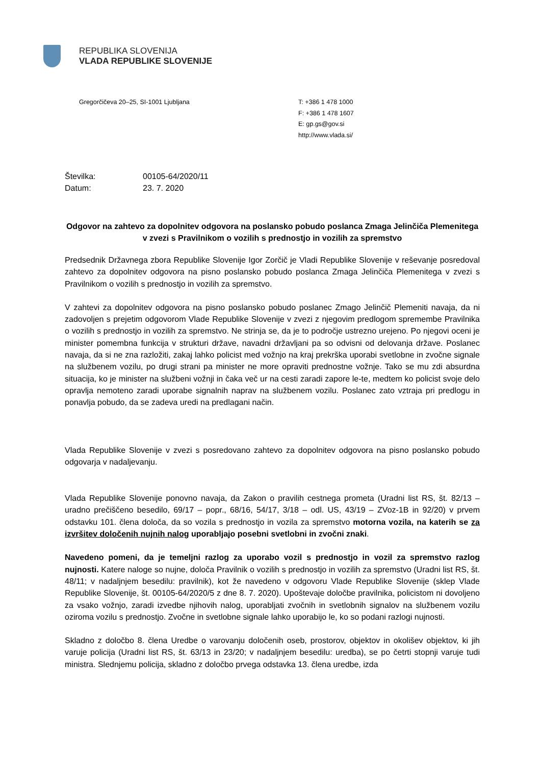REPUBLIKA SLOVENIJA
VLADA REPUBLIKE SLOVENIJE
Gregorčičeva 20–25, SI-1001 Ljubljana T: +386 1 478 1000
F: +386 1 478 1607
E: gp.gs@gov.si
http://www.vlada.si/
Številka: 00105-64/2020/11
Datum: 23. 7. 2020
Odgovor na zahtevo za dopolnitev odgovora na poslansko pobudo poslanca Zmaga Jelinčiča Plemenitega v zvezi s Pravilnikom o vozilih s prednostjo in vozilih za spremstvo
Predsednik Državnega zbora Republike Slovenije Igor Zorčič je Vladi Republike Slovenije v reševanje posredoval zahtevo za dopolnitev odgovora na pisno poslansko pobudo poslanca Zmaga Jelinčiča Plemenitega v zvezi s Pravilnikom o vozilih s prednostjo in vozilih za spremstvo.
V zahtevi za dopolnitev odgovora na pisno poslansko pobudo poslanec Zmago Jelinčič Plemeniti navaja, da ni zadovoljen s prejetim odgovorom Vlade Republike Slovenije v zvezi z njegovim predlogom spremembe Pravilnika o vozilih s prednostjo in vozilih za spremstvo. Ne strinja se, da je to področje ustrezno urejeno. Po njegovi oceni je minister pomembna funkcija v strukturi države, navadni državljani pa so odvisni od delovanja države. Poslanec navaja, da si ne zna razložiti, zakaj lahko policist med vožnjo na kraj prekrška uporabi svetlobne in zvočne signale na službenem vozilu, po drugi strani pa minister ne more opraviti prednostne vožnje. Tako se mu zdi absurdna situacija, ko je minister na službeni vožnji in čaka več ur na cesti zaradi zapore le-te, medtem ko policist svoje delo opravlja nemoteno zaradi uporabe signalnih naprav na službenem vozilu. Poslanec zato vztraja pri predlogu in ponavlja pobudo, da se zadeva uredi na predlagani način.
Vlada Republike Slovenije v zvezi s posredovano zahtevo za dopolnitev odgovora na pisno poslansko pobudo odgovarja v nadaljevanju.
Vlada Republike Slovenije ponovno navaja, da Zakon o pravilih cestnega prometa (Uradni list RS, št. 82/13 – uradno prečiščeno besedilo, 69/17 – popr., 68/16, 54/17, 3/18 – odl. US, 43/19 – ZVoz-1B in 92/20) v prvem odstavku 101. člena določa, da so vozila s prednostjo in vozila za spremstvo motorna vozila, na katerih se za izvršitev določenih nujnih nalog uporabljajo posebni svetlobni in zvočni znaki.
Navedeno pomeni, da je temeljni razlog za uporabo vozil s prednostjo in vozil za spremstvo razlog nujnosti. Katere naloge so nujne, določa Pravilnik o vozilih s prednostjo in vozilih za spremstvo (Uradni list RS, št. 48/11; v nadaljnjem besedilu: pravilnik), kot že navedeno v odgovoru Vlade Republike Slovenije (sklep Vlade Republike Slovenije, št. 00105-64/2020/5 z dne 8. 7. 2020). Upoštevaje določbe pravilnika, policistom ni dovoljeno za vsako vožnjo, zaradi izvedbe njihovih nalog, uporabljati zvočnih in svetlobnih signalov na službenem vozilu oziroma vozilu s prednostjo. Zvočne in svetlobne signale lahko uporabijo le, ko so podani razlogi nujnosti.
Skladno z določbo 8. člena Uredbe o varovanju določenih oseb, prostorov, objektov in okolišev objektov, ki jih varuje policija (Uradni list RS, št. 63/13 in 23/20; v nadaljnjem besedilu: uredba), se po četrti stopnji varuje tudi ministra. Slednjemu policija, skladno z določbo prvega odstavka 13. člena uredbe, izda